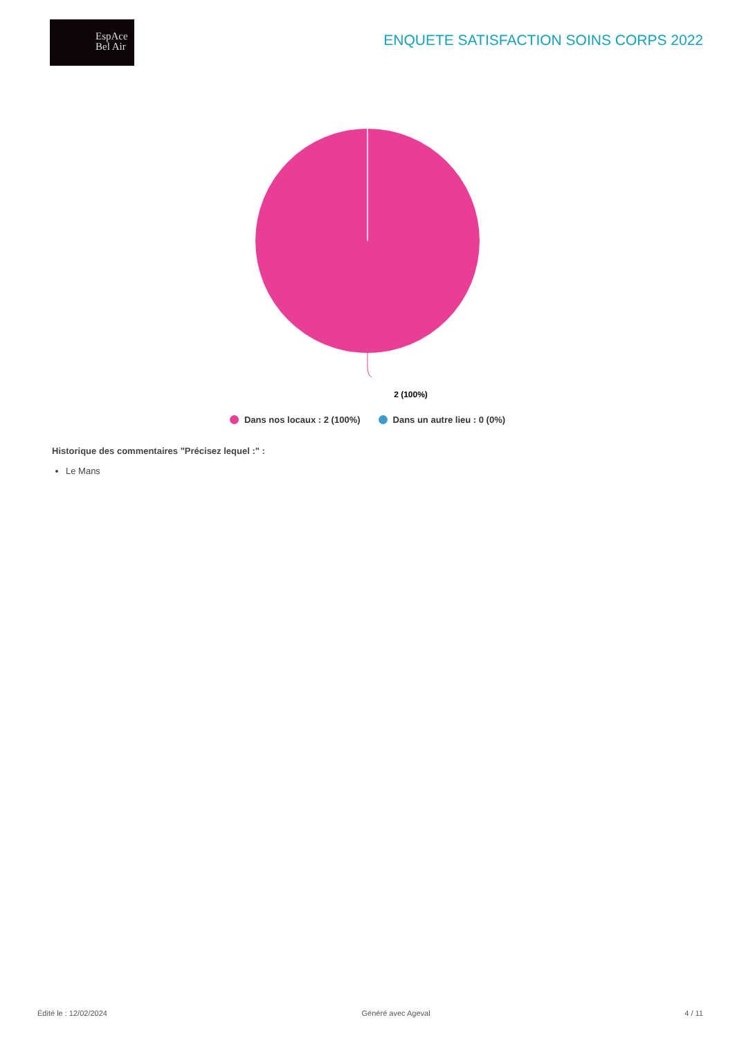EspAce
Bel Air
ENQUETE SATISFACTION SOINS CORPS 2022
2 (100%)
Dans nos locaux : 2 (100%) Dans un autre lieu : 0 (0%)
Historique des commentaires "Précisez lequel :" :
Le Mans
Édité le : 12/02/2024 Généré avec Ageval 4 / 11